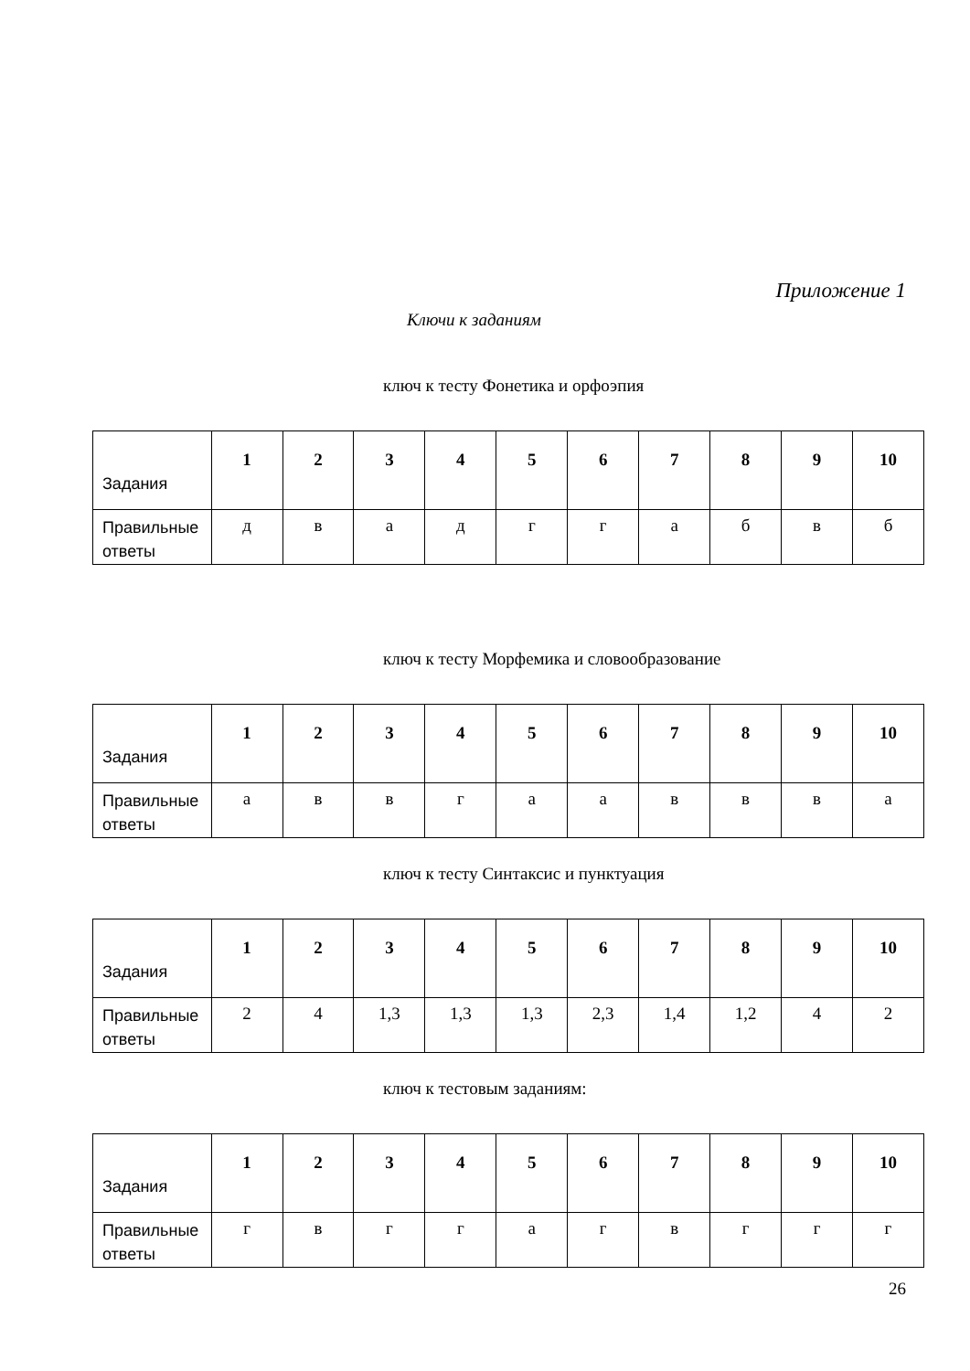Приложение 1
Ключи к заданиям
ключ к тесту Фонетика и орфоэпия
| Задания | 1 | 2 | 3 | 4 | 5 | 6 | 7 | 8 | 9 | 10 |
| Правильные ответы | д | в | а | д | г | г | а | б | в | б |
ключ к тесту Морфемика и словообразование
| Задания | 1 | 2 | 3 | 4 | 5 | 6 | 7 | 8 | 9 | 10 |
| Правильные ответы | а | в | в | г | а | а | в | в | в | а |
ключ к тесту Синтаксис и пунктуация
| Задания | 1 | 2 | 3 | 4 | 5 | 6 | 7 | 8 | 9 | 10 |
| Правильные ответы | 2 | 4 | 1,3 | 1,3 | 1,3 | 2,3 | 1,4 | 1,2 | 4 | 2 |
ключ к тестовым заданиям:
| Задания | 1 | 2 | 3 | 4 | 5 | 6 | 7 | 8 | 9 | 10 |
| Правильные ответы | г | в | г | г | а | г | в | г | г | г |
26